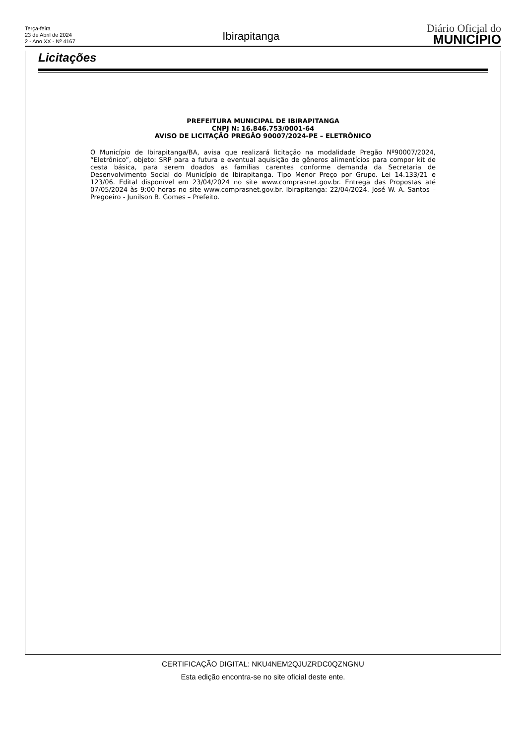Terça-feira
23 de Abril de 2024
2 - Ano XX - Nº 4167
Ibirapitanga
Diário Oficial do
MUNICÍPIO
Licitações
PREFEITURA MUNICIPAL DE IBIRAPITANGA
CNPJ N: 16.846.753/0001-64
AVISO DE LICITAÇÃO PREGÃO 90007/2024-PE – ELETRÔNICO
O Município de Ibirapitanga/BA, avisa que realizará licitação na modalidade Pregão Nº90007/2024, “Eletrônico”, objeto: SRP para a futura e eventual aquisição de gêneros alimentícios para compor kit de cesta básica, para serem doados as famílias carentes conforme demanda da Secretaria de Desenvolvimento Social do Município de Ibirapitanga. Tipo Menor Preço por Grupo. Lei 14.133/21 e 123/06. Edital disponível em 23/04/2024 no site www.comprasnet.gov.br. Entrega das Propostas até 07/05/2024 às 9:00 horas no site www.comprasnet.gov.br. Ibirapitanga: 22/04/2024. José W. A. Santos – Pregoeiro - Junilson B. Gomes – Prefeito.
CERTIFICAÇÃO DIGITAL: NKU4NEM2QJUZRDC0QZNGNU
Esta edição encontra-se no site oficial deste ente.